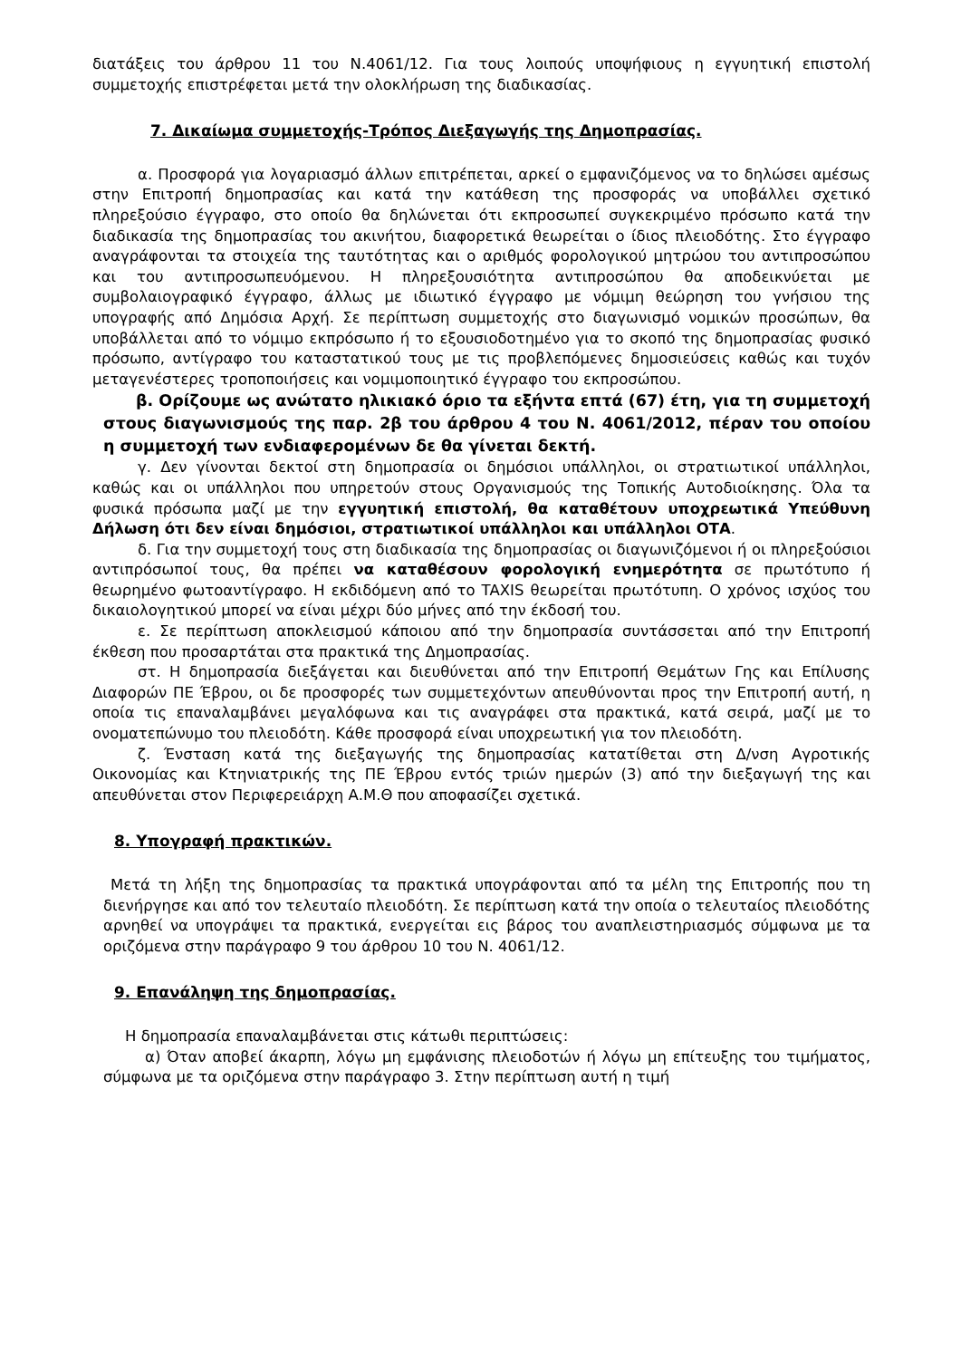διατάξεις του άρθρου 11 του Ν.4061/12. Για τους λοιπούς υποψήφιους η εγγυητική επιστολή συμμετοχής επιστρέφεται μετά την ολοκλήρωση της διαδικασίας.
7. Δικαίωμα συμμετοχής-Τρόπος Διεξαγωγής της Δημοπρασίας.
α. Προσφορά για λογαριασμό άλλων επιτρέπεται, αρκεί ο εμφανιζόμενος να το δηλώσει αμέσως στην Επιτροπή δημοπρασίας και κατά την κατάθεση της προσφοράς να υποβάλλει σχετικό πληρεξούσιο έγγραφο, στο οποίο θα δηλώνεται ότι εκπροσωπεί συγκεκριμένο πρόσωπο κατά την διαδικασία της δημοπρασίας του ακινήτου, διαφορετικά θεωρείται ο ίδιος πλειοδότης. Στο έγγραφο αναγράφονται τα στοιχεία της ταυτότητας και ο αριθμός φορολογικού μητρώου του αντιπροσώπου και του αντιπροσωπευόμενου. Η πληρεξουσιότητα αντιπροσώπου θα αποδεικνύεται με συμβολαιογραφικό έγγραφο, άλλως με ιδιωτικό έγγραφο με νόμιμη θεώρηση του γνήσιου της υπογραφής από Δημόσια Αρχή. Σε περίπτωση συμμετοχής στο διαγωνισμό νομικών προσώπων, θα υποβάλλεται από το νόμιμο εκπρόσωπο ή το εξουσιοδοτημένο για το σκοπό της δημοπρασίας φυσικό πρόσωπο, αντίγραφο του καταστατικού τους με τις προβλεπόμενες δημοσιεύσεις καθώς και τυχόν μεταγενέστερες τροποποιήσεις και νομιμοποιητικό έγγραφο του εκπροσώπου.
β. Ορίζουμε ως ανώτατο ηλικιακό όριο τα εξήντα επτά (67) έτη, για τη συμμετοχή στους διαγωνισμούς της παρ. 2β του άρθρου 4 του Ν. 4061/2012, πέραν του οποίου η συμμετοχή των ενδιαφερομένων δε θα γίνεται δεκτή.
γ. Δεν γίνονται δεκτοί στη δημοπρασία οι δημόσιοι υπάλληλοι, οι στρατιωτικοί υπάλληλοι, καθώς και οι υπάλληλοι που υπηρετούν στους Οργανισμούς της Τοπικής Αυτοδιοίκησης. Όλα τα φυσικά πρόσωπα μαζί με την εγγυητική επιστολή, θα καταθέτουν υποχρεωτικά Υπεύθυνη Δήλωση ότι δεν είναι δημόσιοι, στρατιωτικοί υπάλληλοι και υπάλληλοι ΟΤΑ.
δ. Για την συμμετοχή τους στη διαδικασία της δημοπρασίας οι διαγωνιζόμενοι ή οι πληρεξούσιοι αντιπρόσωποί τους, θα πρέπει να καταθέσουν φορολογική ενημερότητα σε πρωτότυπο ή θεωρημένο φωτοαντίγραφο. Η εκδιδόμενη από το TAXIS θεωρείται πρωτότυπη. Ο χρόνος ισχύος του δικαιολογητικού μπορεί να είναι μέχρι δύο μήνες από την έκδοσή του.
ε. Σε περίπτωση αποκλεισμού κάποιου από την δημοπρασία συντάσσεται από την Επιτροπή έκθεση που προσαρτάται στα πρακτικά της Δημοπρασίας.
στ. Η δημοπρασία διεξάγεται και διευθύνεται από την Επιτροπή Θεμάτων Γης και Επίλυσης Διαφορών ΠΕ Έβρου, οι δε προσφορές των συμμετεχόντων απευθύνονται προς την Επιτροπή αυτή, η οποία τις επαναλαμβάνει μεγαλόφωνα και τις αναγράφει στα πρακτικά, κατά σειρά, μαζί με το ονοματεπώνυμο του πλειοδότη. Κάθε προσφορά είναι υποχρεωτική για τον πλειοδότη.
ζ. Ένσταση κατά της διεξαγωγής της δημοπρασίας κατατίθεται στη Δ/νση Αγροτικής Οικονομίας και Κτηνιατρικής της ΠΕ Έβρου εντός τριών ημερών (3) από την διεξαγωγή της και απευθύνεται στον Περιφερειάρχη Α.Μ.Θ που αποφασίζει σχετικά.
8. Υπογραφή πρακτικών.
Μετά τη λήξη της δημοπρασίας τα πρακτικά υπογράφονται από τα μέλη της Επιτροπής που τη διενήργησε και από τον τελευταίο πλειοδότη. Σε περίπτωση κατά την οποία ο τελευταίος πλειοδότης αρνηθεί να υπογράψει τα πρακτικά, ενεργείται εις βάρος του αναπλειστηριασμός σύμφωνα με τα οριζόμενα στην παράγραφο 9 του άρθρου 10 του Ν. 4061/12.
9. Επανάληψη της δημοπρασίας.
Η δημοπρασία επαναλαμβάνεται στις κάτωθι περιπτώσεις:
α) Όταν αποβεί άκαρπη, λόγω μη εμφάνισης πλειοδοτών ή λόγω μη επίτευξης του τιμήματος, σύμφωνα με τα οριζόμενα στην παράγραφο 3. Στην περίπτωση αυτή η τιμή